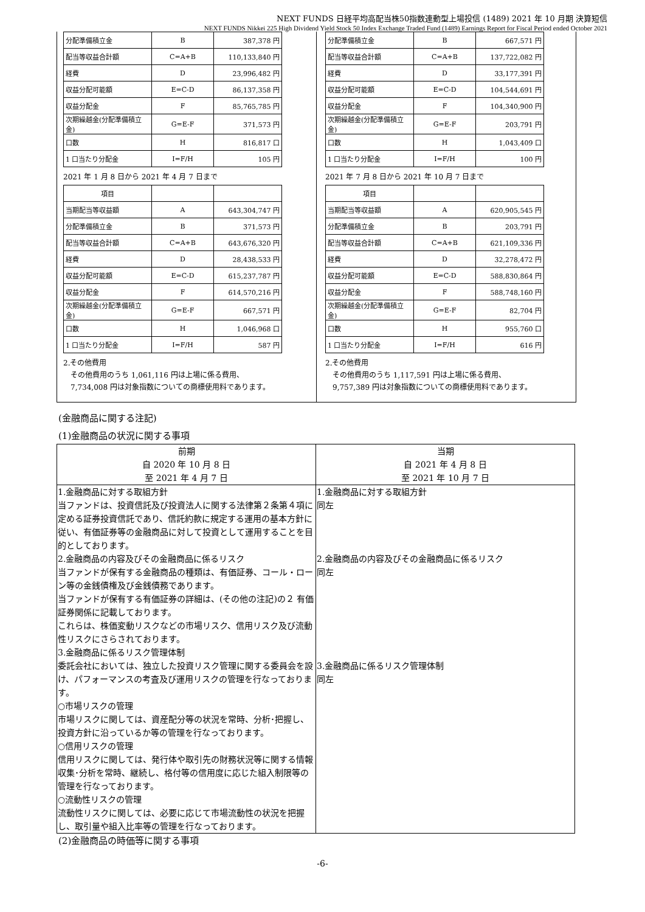NEXT FUNDS 日経平均高配当株50指数連動型上場投信 (1489) 2021 年 10 月期 決算短信
NEXT FUNDS Nikkei 225 High Dividend Yield Stock 50 Index Exchange Traded Fund (1489) Earnings Report for Fiscal Period ended October 2021
| 分配準備積立金 | B | 387,378 円 |
| 配当等収益合計額 | C=A+B | 110,133,840 円 |
| 経費 | D | 23,996,482 円 |
| 収益分配可能額 | E=C-D | 86,137,358 円 |
| 収益分配金 | F | 85,765,785 円 |
| 次期繰越金(分配準備積立金) | G=E-F | 371,573 円 |
| 口数 | H | 816,817 口 |
| 1 口当たり分配金 | I=F/H | 105 円 |
2021 年 1 月 8 日から 2021 年 4 月 7 日まで
| 項目 | | |
| 当期配当等収益額 | A | 643,304,747 円 |
| 分配準備積立金 | B | 371,573 円 |
| 配当等収益合計額 | C=A+B | 643,676,320 円 |
| 経費 | D | 28,438,533 円 |
| 収益分配可能額 | E=C-D | 615,237,787 円 |
| 収益分配金 | F | 614,570,216 円 |
| 次期繰越金(分配準備積立金) | G=E-F | 667,571 円 |
| 口数 | H | 1,046,968 口 |
| 1 口当たり分配金 | I=F/H | 587 円 |
2.その他費用
　その他費用のうち 1,061,116 円は上場に係る費用、
　7,734,008 円は対象指数についての商標使用料であります。
| 分配準備積立金 | B | 667,571 円 |
| 配当等収益合計額 | C=A+B | 137,722,082 円 |
| 経費 | D | 33,177,391 円 |
| 収益分配可能額 | E=C-D | 104,544,691 円 |
| 収益分配金 | F | 104,340,900 円 |
| 次期繰越金(分配準備積立金) | G=E-F | 203,791 円 |
| 口数 | H | 1,043,409 口 |
| 1 口当たり分配金 | I=F/H | 100 円 |
2021 年 7 月 8 日から 2021 年 10 月 7 日まで
| 項目 | | |
| 当期配当等収益額 | A | 620,905,545 円 |
| 分配準備積立金 | B | 203,791 円 |
| 配当等収益合計額 | C=A+B | 621,109,336 円 |
| 経費 | D | 32,278,472 円 |
| 収益分配可能額 | E=C-D | 588,830,864 円 |
| 収益分配金 | F | 588,748,160 円 |
| 次期繰越金(分配準備積立金) | G=E-F | 82,704 円 |
| 口数 | H | 955,760 口 |
| 1 口当たり分配金 | I=F/H | 616 円 |
2.その他費用
　その他費用のうち 1,117,591 円は上場に係る費用、
　9,757,389 円は対象指数についての商標使用料であります。
(金融商品に関する注記)
(1)金融商品の状況に関する事項
| 前期 自 2020 年 10 月 8 日 至 2021 年 4 月 7 日 | 当期 自 2021 年 4 月 8 日 至 2021 年 10 月 7 日 |
| --- | --- |
| 1.金融商品に対する取組方針 当ファンドは、投資信託及び投資法人に関する法律第２条第４項に定める証券投資信託であり、信託約款に規定する運用の基本方針に従い、有価証券等の金融商品に対して投資として運用することを目的としております。 2.金融商品の内容及びその金融商品に係るリスク 当ファンドが保有する金融商品の種類は、有価証券、コール・ローン等の金銭債権及び金銭債務であります。 当ファンドが保有する有価証券の詳細は、(その他の注記)の２ 有価証券関係に記載しております。 これらは、株価変動リスクなどの市場リスク、信用リスク及び流動性リスクにさらされております。 3.金融商品に係るリスク管理体制 委託会社においては、独立した投資リスク管理に関する委員会を設け、パフォーマンスの考査及び運用リスクの管理を行なっております。 ○市場リスクの管理 市場リスクに関しては、資産配分等の状況を常時、分析･把握し、投資方針に沿っているか等の管理を行なっております。 ○信用リスクの管理 信用リスクに関しては、発行体や取引先の財務状況等に関する情報収集･分析を常時、継続し、格付等の信用度に応じた組入制限等の管理を行なっております。 ○流動性リスクの管理 流動性リスクに関しては、必要に応じて市場流動性の状況を把握し、取引量や組入比率等の管理を行なっております。 | 1.金融商品に対する取組方針 同左 2.金融商品の内容及びその金融商品に係るリスク 同左 3.金融商品に係るリスク管理体制 同左 |
(2)金融商品の時価等に関する事項
-6-